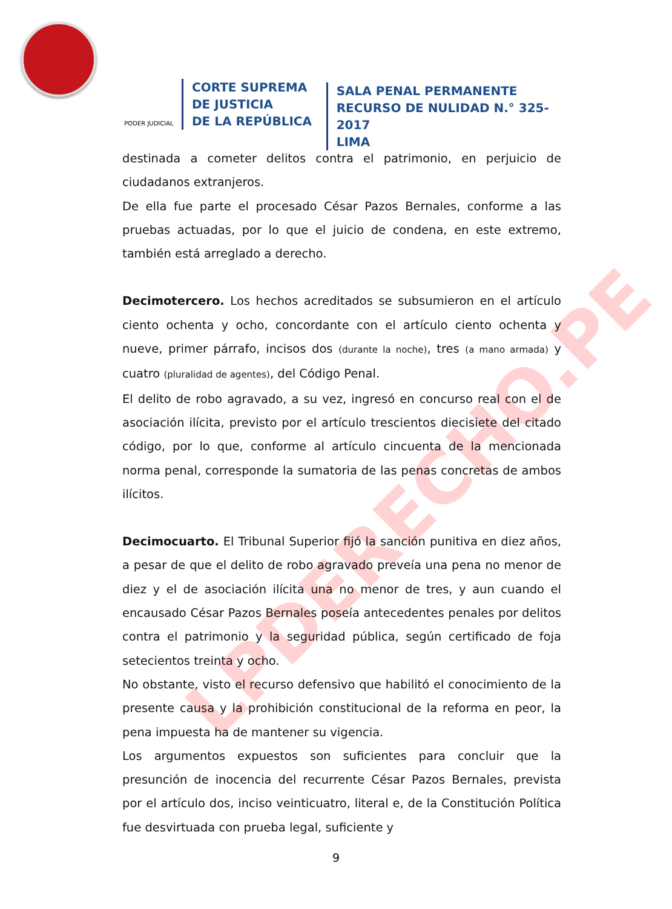LPDERECHO.PE
PODER JUDICIAL
CORTE SUPREMA
DE JUSTICIA
DE LA REPÚBLICA
SALA PENAL PERMANENTE
RECURSO DE NULIDAD N.° 325-2017
LIMA
destinada a cometer delitos contra el patrimonio, en perjuicio de ciudadanos extranjeros.
De ella fue parte el procesado César Pazos Bernales, conforme a las pruebas actuadas, por lo que el juicio de condena, en este extremo, también está arreglado a derecho.
Decimotercero. Los hechos acreditados se subsumieron en el artículo ciento ochenta y ocho, concordante con el artículo ciento ochenta y nueve, primer párrafo, incisos dos (durante la noche), tres (a mano armada) y cuatro (pluralidad de agentes), del Código Penal.
El delito de robo agravado, a su vez, ingresó en concurso real con el de asociación ilícita, previsto por el artículo trescientos diecisiete del citado código, por lo que, conforme al artículo cincuenta de la mencionada norma penal, corresponde la sumatoria de las penas concretas de ambos ilícitos.
Decimocuarto. El Tribunal Superior fijó la sanción punitiva en diez años, a pesar de que el delito de robo agravado preveía una pena no menor de diez y el de asociación ilícita una no menor de tres, y aun cuando el encausado César Pazos Bernales poseía antecedentes penales por delitos contra el patrimonio y la seguridad pública, según certificado de foja setecientos treinta y ocho.
No obstante, visto el recurso defensivo que habilitó el conocimiento de la presente causa y la prohibición constitucional de la reforma en peor, la pena impuesta ha de mantener su vigencia.
Los argumentos expuestos son suficientes para concluir que la presunción de inocencia del recurrente César Pazos Bernales, prevista por el artículo dos, inciso veinticuatro, literal e, de la Constitución Política fue desvirtuada con prueba legal, suficiente y
9